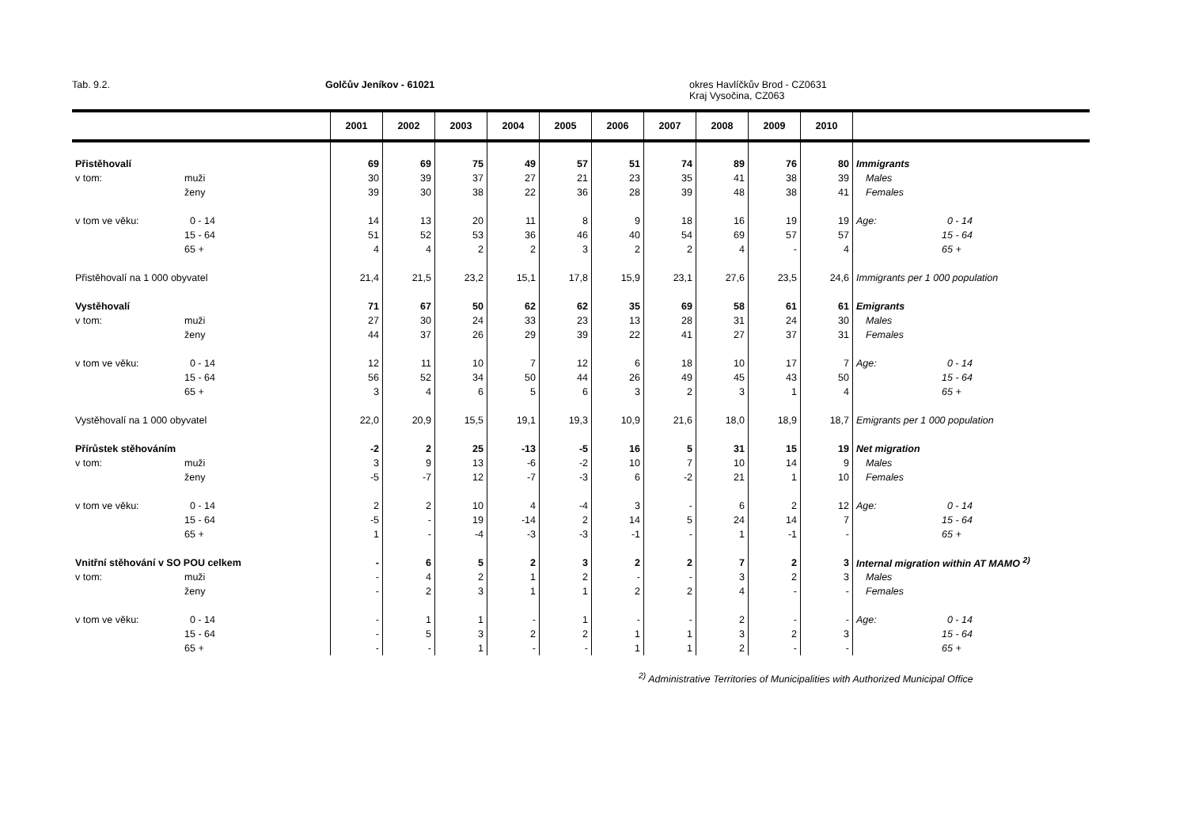Tab. 9.2. Golčův Jeníkov - 61021 okres Havlíčkův Brod - CZ0631
Kraj Vysočina, CZ063
| | | 2001 | 2002 | 2003 | 2004 | 2005 | 2006 | 2007 | 2008 | 2009 | 2010 | | |
| --- | --- | --- | --- | --- | --- | --- | --- | --- | --- | --- | --- | --- | --- |
| Přistěhovalí | | 69 | 69 | 75 | 49 | 57 | 51 | 74 | 89 | 76 | 80 | Immigrants | |
| v tom: | muži | 30 | 39 | 37 | 27 | 21 | 23 | 35 | 41 | 38 | 39 | Males | |
| | ženy | 39 | 30 | 38 | 22 | 36 | 28 | 39 | 48 | 38 | 41 | Females | |
| v tom ve věku: | 0 - 14 | 14 | 13 | 20 | 11 | 8 | 9 | 18 | 16 | 19 | 19 | Age: | 0 - 14 |
| | 15 - 64 | 51 | 52 | 53 | 36 | 46 | 40 | 54 | 69 | 57 | 57 | | 15 - 64 |
| | 65 + | 4 | 4 | 2 | 2 | 3 | 2 | 2 | 4 | - | 4 | | 65 + |
| Přistěhovalí na 1 000 obyvatel | | 21,4 | 21,5 | 23,2 | 15,1 | 17,8 | 15,9 | 23,1 | 27,6 | 23,5 | 24,6 | Immigrants per 1 000 population | |
| Vystěhovalí | | 71 | 67 | 50 | 62 | 62 | 35 | 69 | 58 | 61 | 61 | Emigrants | |
| v tom: | muži | 27 | 30 | 24 | 33 | 23 | 13 | 28 | 31 | 24 | 30 | Males | |
| | ženy | 44 | 37 | 26 | 29 | 39 | 22 | 41 | 27 | 37 | 31 | Females | |
| v tom ve věku: | 0 - 14 | 12 | 11 | 10 | 7 | 12 | 6 | 18 | 10 | 17 | 7 | Age: | 0 - 14 |
| | 15 - 64 | 56 | 52 | 34 | 50 | 44 | 26 | 49 | 45 | 43 | 50 | | 15 - 64 |
| | 65 + | 3 | 4 | 6 | 5 | 6 | 3 | 2 | 3 | 1 | 4 | | 65 + |
| Vystěhovalí na 1 000 obyvatel | | 22,0 | 20,9 | 15,5 | 19,1 | 19,3 | 10,9 | 21,6 | 18,0 | 18,9 | 18,7 | Emigrants per 1 000 population | |
| Přírůstek stěhováním | | -2 | 2 | 25 | -13 | -5 | 16 | 5 | 31 | 15 | 19 | Net migration | |
| v tom: | muži | 3 | 9 | 13 | -6 | -2 | 10 | 7 | 10 | 14 | 9 | Males | |
| | ženy | -5 | -7 | 12 | -7 | -3 | 6 | -2 | 21 | 1 | 10 | Females | |
| v tom ve věku: | 0 - 14 | 2 | 2 | 10 | 4 | -4 | 3 | - | 6 | 2 | 12 | Age: | 0 - 14 |
| | 15 - 64 | -5 | - | 19 | -14 | 2 | 14 | 5 | 24 | 14 | 7 | | 15 - 64 |
| | 65 + | 1 | - | -4 | -3 | -3 | -1 | - | 1 | -1 | - | | 65 + |
| Vnitřní stěhování v SO POU celkem | | - | 6 | 5 | 2 | 3 | 2 | 2 | 7 | 2 | 3 | Internal migration within AT MAMO <sup>2)</sup> | |
| v tom: | muži | - | 4 | 2 | 1 | 2 | - | - | 3 | 2 | 3 | Males | |
| | ženy | - | 2 | 3 | 1 | 1 | 2 | 2 | 4 | - | - | Females | |
| v tom ve věku: | 0 - 14 | - | 1 | 1 | - | 1 | - | - | 2 | - | - | Age: | 0 - 14 |
| | 15 - 64 | - | 5 | 3 | 2 | 2 | 1 | 1 | 3 | 2 | 3 | | 15 - 64 |
| | 65 + | - | - | 1 | - | - | 1 | 1 | 2 | - | - | | 65 + |
<sup>2)</sup> Administrative Territories of Municipalities with Authorized Municipal Office